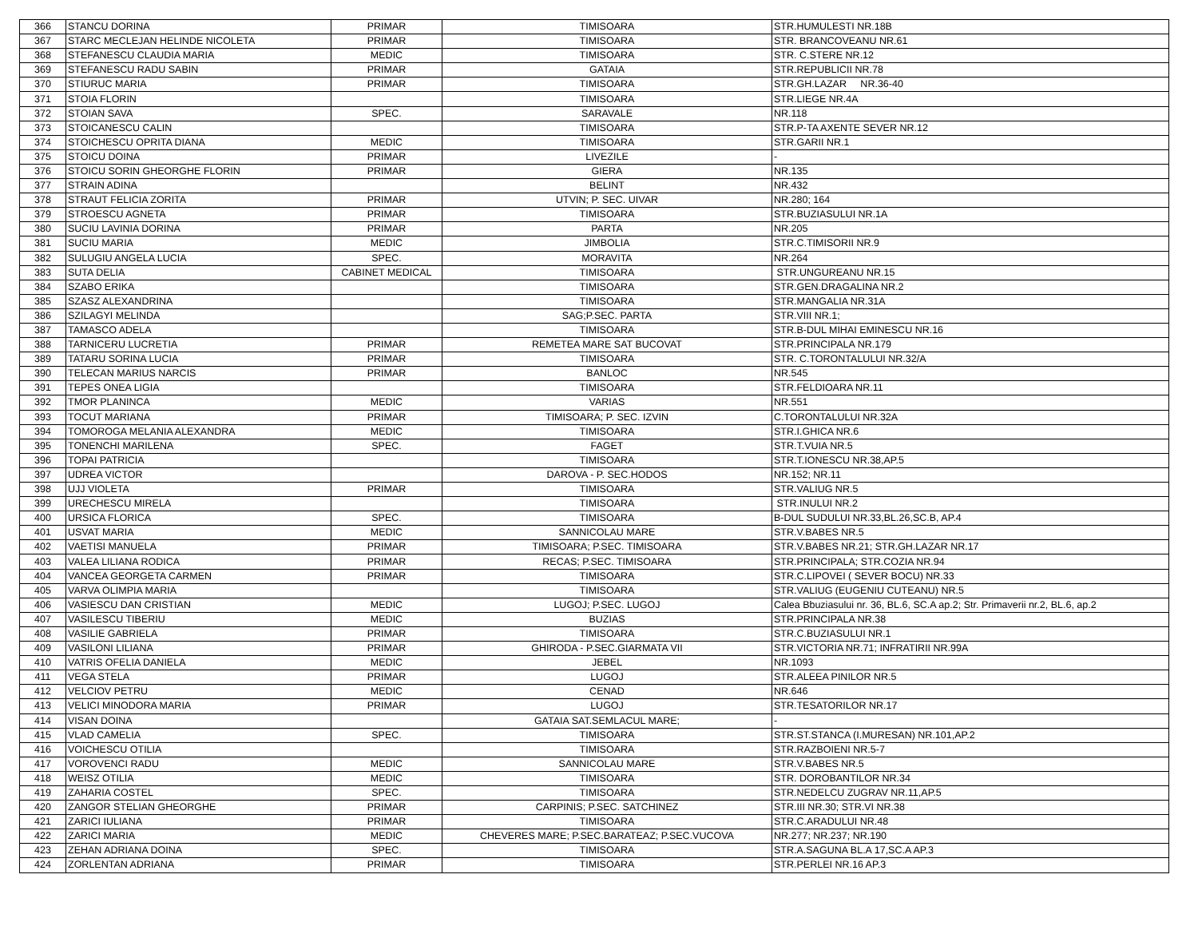| 366 | STANCU DORINA | PRIMAR | TIMISOARA | STR.HUMULESTI NR.18B |
| 367 | STARC MECLEJAN HELINDE NICOLETA | PRIMAR | TIMISOARA | STR. BRANCOVEANU NR.61 |
| 368 | STEFANESCU CLAUDIA MARIA | MEDIC | TIMISOARA | STR. C.STERE NR.12 |
| 369 | STEFANESCU RADU SABIN | PRIMAR | GATAIA | STR.REPUBLICII NR.78 |
| 370 | STIURUC MARIA | PRIMAR | TIMISOARA | STR.GH.LAZAR NR.36-40 |
| 371 | STOIA FLORIN | | TIMISOARA | STR.LIEGE NR.4A |
| 372 | STOIAN SAVA | SPEC. | SARAVALE | NR.118 |
| 373 | STOICANESCU CALIN | | TIMISOARA | STR.P-TA AXENTE SEVER NR.12 |
| 374 | STOICHESCU OPRITA DIANA | MEDIC | TIMISOARA | STR.GARII NR.1 |
| 375 | STOICU DOINA | PRIMAR | LIVEZILE | - |
| 376 | STOICU SORIN GHEORGHE FLORIN | PRIMAR | GIERA | NR.135 |
| 377 | STRAIN ADINA | | BELINT | NR.432 |
| 378 | STRAUT FELICIA ZORITA | PRIMAR | UTVIN; P. SEC. UIVAR | NR.280; 164 |
| 379 | STROESCU AGNETA | PRIMAR | TIMISOARA | STR.BUZIASULUI NR.1A |
| 380 | SUCIU LAVINIA DORINA | PRIMAR | PARTA | NR.205 |
| 381 | SUCIU MARIA | MEDIC | JIMBOLIA | STR.C.TIMISORII NR.9 |
| 382 | SULUGIU ANGELA LUCIA | SPEC. | MORAVITA | NR.264 |
| 383 | SUTA DELIA | CABINET MEDICAL | TIMISOARA | STR.UNGUREANU NR.15 |
| 384 | SZABO ERIKA | | TIMISOARA | STR.GEN.DRAGALINA NR.2 |
| 385 | SZASZ ALEXANDRINA | | TIMISOARA | STR.MANGALIA NR.31A |
| 386 | SZILAGYI MELINDA | | SAG;P.SEC. PARTA | STR.VIII NR.1; |
| 387 | TAMASCO ADELA | | TIMISOARA | STR.B-DUL MIHAI EMINESCU NR.16 |
| 388 | TARNICERU LUCRETIA | PRIMAR | REMETEA MARE SAT BUCOVAT | STR.PRINCIPALA NR.179 |
| 389 | TATARU SORINA LUCIA | PRIMAR | TIMISOARA | STR. C.TORONTALULUI NR.32/A |
| 390 | TELECAN MARIUS NARCIS | PRIMAR | BANLOC | NR.545 |
| 391 | TEPES ONEA LIGIA | | TIMISOARA | STR.FELDIOARA NR.11 |
| 392 | TMOR PLANINCA | MEDIC | VARIAS | NR.551 |
| 393 | TOCUT MARIANA | PRIMAR | TIMISOARA; P. SEC. IZVIN | C.TORONTALULUI NR.32A |
| 394 | TOMOROGA MELANIA ALEXANDRA | MEDIC | TIMISOARA | STR.I.GHICA NR.6 |
| 395 | TONENCHI MARILENA | SPEC. | FAGET | STR.T.VUIA NR.5 |
| 396 | TOPAI PATRICIA | | TIMISOARA | STR.T.IONESCU NR.38,AP.5 |
| 397 | UDREA VICTOR | | DAROVA - P. SEC.HODOS | NR.152; NR.11 |
| 398 | UJJ VIOLETA | PRIMAR | TIMISOARA | STR.VALIUG NR.5 |
| 399 | URECHESCU MIRELA | | TIMISOARA | STR.INULUI NR.2 |
| 400 | URSICA FLORICA | SPEC. | TIMISOARA | B-DUL SUDULUI NR.33,BL.26,SC.B, AP.4 |
| 401 | USVAT MARIA | MEDIC | SANNICOLAU MARE | STR.V.BABES NR.5 |
| 402 | VAETISI MANUELA | PRIMAR | TIMISOARA; P.SEC. TIMISOARA | STR.V.BABES NR.21; STR.GH.LAZAR NR.17 |
| 403 | VALEA LILIANA RODICA | PRIMAR | RECAS; P.SEC. TIMISOARA | STR.PRINCIPALA; STR.COZIA NR.94 |
| 404 | VANCEA GEORGETA CARMEN | PRIMAR | TIMISOARA | STR.C.LIPOVEI ( SEVER BOCU) NR.33 |
| 405 | VARVA OLIMPIA MARIA | | TIMISOARA | STR.VALIUG (EUGENIU CUTEANU) NR.5 |
| 406 | VASIESCU DAN CRISTIAN | MEDIC | LUGOJ; P.SEC. LUGOJ | Calea Bbuziasului nr. 36, BL.6, SC.A ap.2; Str. Primaverii nr.2, BL.6, ap.2 |
| 407 | VASILESCU TIBERIU | MEDIC | BUZIAS | STR.PRINCIPALA NR.38 |
| 408 | VASILIE GABRIELA | PRIMAR | TIMISOARA | STR.C.BUZIASULUI NR.1 |
| 409 | VASILONI LILIANA | PRIMAR | GHIRODA - P.SEC.GIARMATA VII | STR.VICTORIA NR.71; INFRATIRII NR.99A |
| 410 | VATRIS OFELIA DANIELA | MEDIC | JEBEL | NR.1093 |
| 411 | VEGA STELA | PRIMAR | LUGOJ | STR.ALEEA PINILOR NR.5 |
| 412 | VELCIOV PETRU | MEDIC | CENAD | NR.646 |
| 413 | VELICI MINODORA MARIA | PRIMAR | LUGOJ | STR.TESATORILOR NR.17 |
| 414 | VISAN DOINA | | GATAIA SAT.SEMLACUL MARE; | - |
| 415 | VLAD CAMELIA | SPEC. | TIMISOARA | STR.ST.STANCA (I.MURESAN) NR.101,AP.2 |
| 416 | VOICHESCU OTILIA | | TIMISOARA | STR.RAZBOIENI NR.5-7 |
| 417 | VOROVENCI RADU | MEDIC | SANNICOLAU MARE | STR.V.BABES NR.5 |
| 418 | WEISZ OTILIA | MEDIC | TIMISOARA | STR. DOROBANTILOR NR.34 |
| 419 | ZAHARIA COSTEL | SPEC. | TIMISOARA | STR.NEDELCU ZUGRAV NR.11,AP.5 |
| 420 | ZANGOR STELIAN GHEORGHE | PRIMAR | CARPINIS; P.SEC. SATCHINEZ | STR.III NR.30; STR.VI NR.38 |
| 421 | ZARICI IULIANA | PRIMAR | TIMISOARA | STR.C.ARADULUI NR.48 |
| 422 | ZARICI MARIA | MEDIC | CHEVERES MARE; P.SEC.BARATEAZ; P.SEC.VUCOVA | NR.277; NR.237; NR.190 |
| 423 | ZEHAN ADRIANA DOINA | SPEC. | TIMISOARA | STR.A.SAGUNA BL.A 17,SC.A AP.3 |
| 424 | ZORLENTAN ADRIANA | PRIMAR | TIMISOARA | STR.PERLEI NR.16 AP.3 |